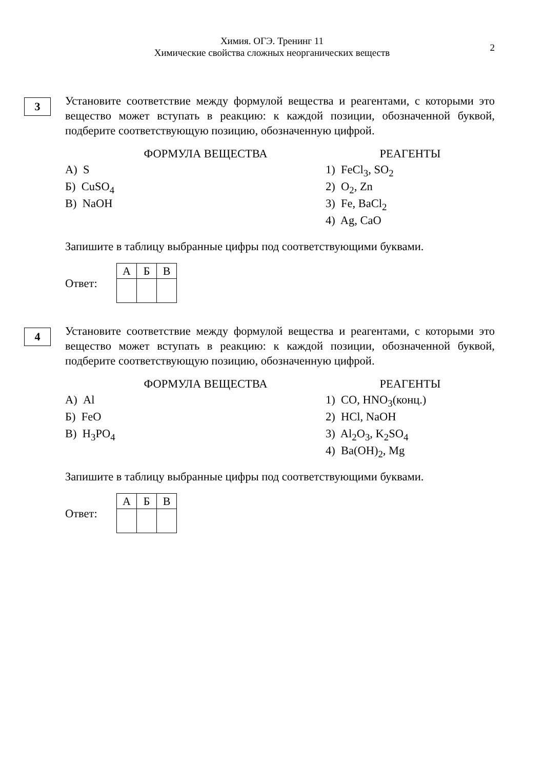Химия. ОГЭ. Тренинг 11
Химические свойства сложных неорганических веществ
2
3
Установите соответствие между формулой вещества и реагентами, с которыми это вещество может вступать в реакцию: к каждой позиции, обозначенной буквой, подберите соответствующую позицию, обозначенную цифрой.
ФОРМУЛА ВЕЩЕСТВА
А) S
Б) CuSO<sub>4</sub>
В) NaOH
РЕАГЕНТЫ
1) FeCl<sub>3</sub>, SO<sub>2</sub>
2) O<sub>2</sub>, Zn
3) Fe, BaCl<sub>2</sub>
4) Ag, CaO
Запишите в таблицу выбранные цифры под соответствующими буквами.
Ответ:
| А | Б | В |
4
Установите соответствие между формулой вещества и реагентами, с которыми это вещество может вступать в реакцию: к каждой позиции, обозначенной буквой, подберите соответствующую позицию, обозначенную цифрой.
ФОРМУЛА ВЕЩЕСТВА
А) Al
Б) FeO
В) H<sub>3</sub>PO<sub>4</sub>
РЕАГЕНТЫ
1) CO, HNO<sub>3</sub>(конц.)
2) HCl, NaOH
3) Al<sub>2</sub>O<sub>3</sub>, K<sub>2</sub>SO<sub>4</sub>
4) Ba(OH)<sub>2</sub>, Mg
Запишите в таблицу выбранные цифры под соответствующими буквами.
Ответ:
| А | Б | В |